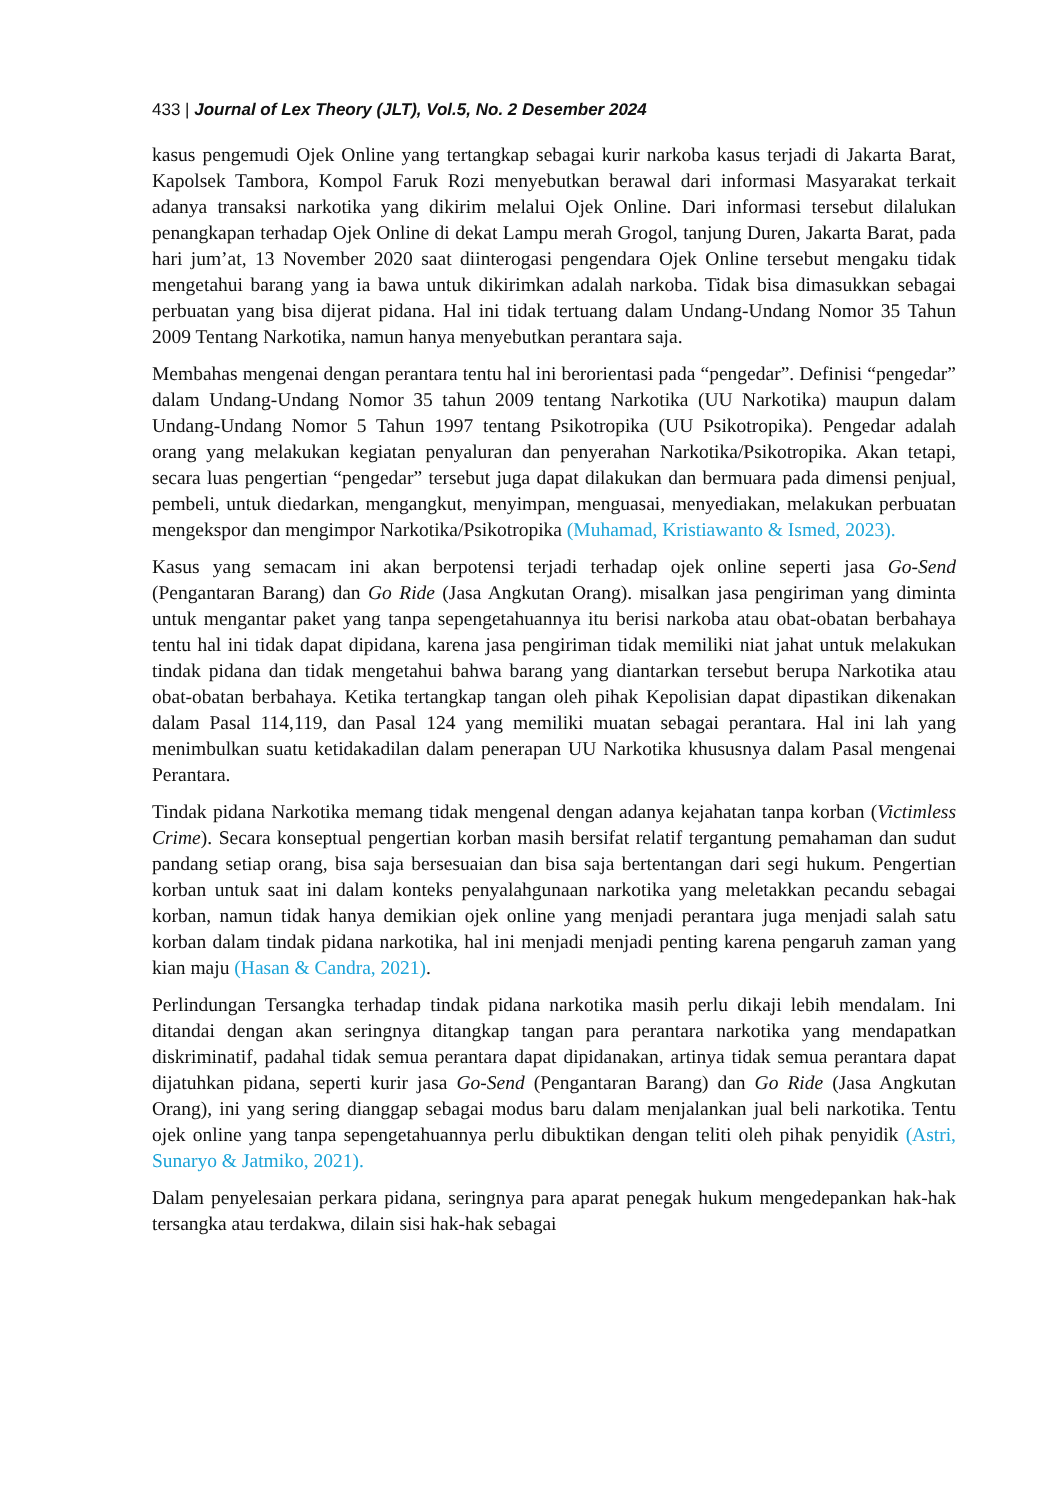433 | Journal of Lex Theory (JLT), Vol.5, No. 2 Desember 2024
kasus pengemudi Ojek Online yang tertangkap sebagai kurir narkoba kasus terjadi di Jakarta Barat, Kapolsek Tambora, Kompol Faruk Rozi menyebutkan berawal dari informasi Masyarakat terkait adanya transaksi narkotika yang dikirim melalui Ojek Online. Dari informasi tersebut dilalukan penangkapan terhadap Ojek Online di dekat Lampu merah Grogol, tanjung Duren, Jakarta Barat, pada hari jum’at, 13 November 2020 saat diinterogasi pengendara Ojek Online tersebut mengaku tidak mengetahui barang yang ia bawa untuk dikirimkan adalah narkoba. Tidak bisa dimasukkan sebagai perbuatan yang bisa dijerat pidana. Hal ini tidak tertuang dalam Undang-Undang Nomor 35 Tahun 2009 Tentang Narkotika, namun hanya menyebutkan perantara saja.
Membahas mengenai dengan perantara tentu hal ini berorientasi pada “pengedar”. Definisi “pengedar” dalam Undang-Undang Nomor 35 tahun 2009 tentang Narkotika (UU Narkotika) maupun dalam Undang-Undang Nomor 5 Tahun 1997 tentang Psikotropika (UU Psikotropika). Pengedar adalah orang yang melakukan kegiatan penyaluran dan penyerahan Narkotika/Psikotropika. Akan tetapi, secara luas pengertian “pengedar” tersebut juga dapat dilakukan dan bermuara pada dimensi penjual, pembeli, untuk diedarkan, mengangkut, menyimpan, menguasai, menyediakan, melakukan perbuatan mengekspor dan mengimpor Narkotika/Psikotropika (Muhamad, Kristiawanto & Ismed, 2023).
Kasus yang semacam ini akan berpotensi terjadi terhadap ojek online seperti jasa Go-Send (Pengantaran Barang) dan Go Ride (Jasa Angkutan Orang). misalkan jasa pengiriman yang diminta untuk mengantar paket yang tanpa sepengetahuannya itu berisi narkoba atau obat-obatan berbahaya tentu hal ini tidak dapat dipidana, karena jasa pengiriman tidak memiliki niat jahat untuk melakukan tindak pidana dan tidak mengetahui bahwa barang yang diantarkan tersebut berupa Narkotika atau obat-obatan berbahaya. Ketika tertangkap tangan oleh pihak Kepolisian dapat dipastikan dikenakan dalam Pasal 114,119, dan Pasal 124 yang memiliki muatan sebagai perantara. Hal ini lah yang menimbulkan suatu ketidakadilan dalam penerapan UU Narkotika khususnya dalam Pasal mengenai Perantara.
Tindak pidana Narkotika memang tidak mengenal dengan adanya kejahatan tanpa korban (Victimless Crime). Secara konseptual pengertian korban masih bersifat relatif tergantung pemahaman dan sudut pandang setiap orang, bisa saja bersesuaian dan bisa saja bertentangan dari segi hukum. Pengertian korban untuk saat ini dalam konteks penyalahgunaan narkotika yang meletakkan pecandu sebagai korban, namun tidak hanya demikian ojek online yang menjadi perantara juga menjadi salah satu korban dalam tindak pidana narkotika, hal ini menjadi menjadi penting karena pengaruh zaman yang kian maju (Hasan & Candra, 2021).
Perlindungan Tersangka terhadap tindak pidana narkotika masih perlu dikaji lebih mendalam. Ini ditandai dengan akan seringnya ditangkap tangan para perantara narkotika yang mendapatkan diskriminatif, padahal tidak semua perantara dapat dipidanakan, artinya tidak semua perantara dapat dijatuhkan pidana, seperti kurir jasa Go-Send (Pengantaran Barang) dan Go Ride (Jasa Angkutan Orang), ini yang sering dianggap sebagai modus baru dalam menjalankan jual beli narkotika. Tentu ojek online yang tanpa sepengetahuannya perlu dibuktikan dengan teliti oleh pihak penyidik (Astri, Sunaryo & Jatmiko, 2021).
Dalam penyelesaian perkara pidana, seringnya para aparat penegak hukum mengedepankan hak-hak tersangka atau terdakwa, dilain sisi hak-hak sebagai